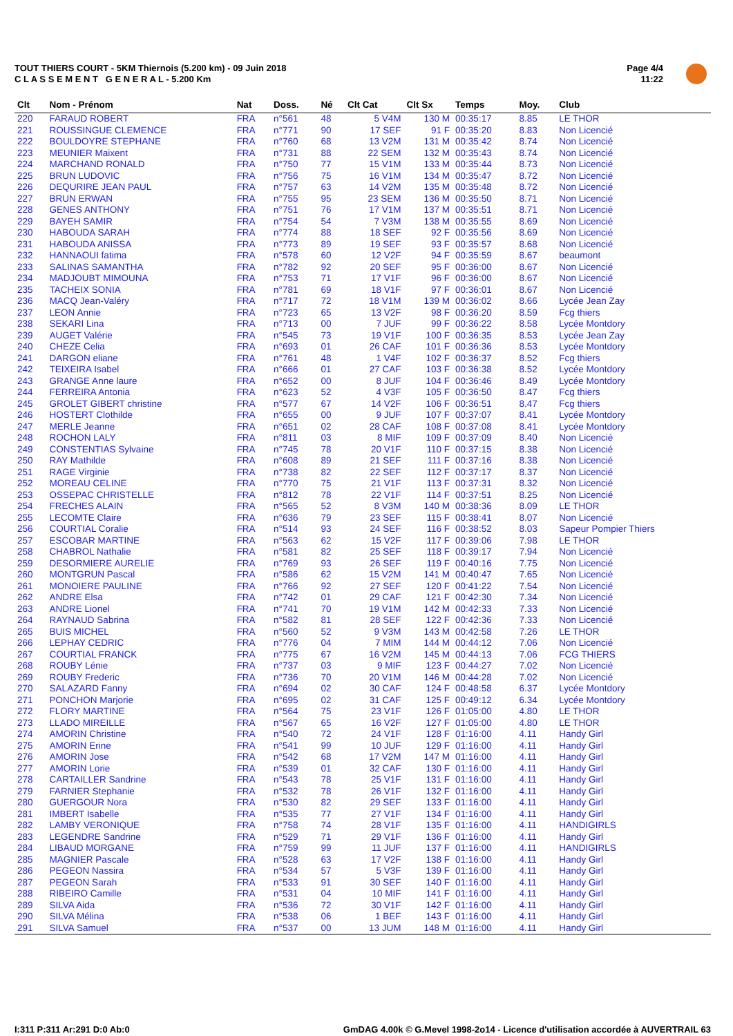TOUT THIERS COURT - 5KM Thiernois (5.200 km) - 09 Juin 2018
C L A S S E M E N T G E N E R A L - 5.200 Km
Page 4/4
11:22
| Clt | Nom - Prénom | Nat | Doss. | Né | Clt Cat | Clt Sx | Temps | Moy. | Club |
| --- | --- | --- | --- | --- | --- | --- | --- | --- | --- |
| 220 | FARAUD ROBERT | FRA | n°561 | 48 | 5 V4M | 130 M | 00:35:17 | 8.85 | LE THOR |
| 221 | ROUSSINGUE CLEMENCE | FRA | n°771 | 90 | 17 SEF | 91 F | 00:35:20 | 8.83 | Non Licencié |
| 222 | BOULDOYRE STEPHANE | FRA | n°760 | 68 | 13 V2M | 131 M | 00:35:42 | 8.74 | Non Licencié |
| 223 | MEUNIER Maixent | FRA | n°731 | 88 | 22 SEM | 132 M | 00:35:43 | 8.74 | Non Licencié |
| 224 | MARCHAND RONALD | FRA | n°750 | 77 | 15 V1M | 133 M | 00:35:44 | 8.73 | Non Licencié |
| 225 | BRUN LUDOVIC | FRA | n°756 | 75 | 16 V1M | 134 M | 00:35:47 | 8.72 | Non Licencié |
| 226 | DEQURIRE JEAN PAUL | FRA | n°757 | 63 | 14 V2M | 135 M | 00:35:48 | 8.72 | Non Licencié |
| 227 | BRUN ERWAN | FRA | n°755 | 95 | 23 SEM | 136 M | 00:35:50 | 8.71 | Non Licencié |
| 228 | GENES ANTHONY | FRA | n°751 | 76 | 17 V1M | 137 M | 00:35:51 | 8.71 | Non Licencié |
| 229 | BAYEH SAMIR | FRA | n°754 | 54 | 7 V3M | 138 M | 00:35:55 | 8.69 | Non Licencié |
| 230 | HABOUDA SARAH | FRA | n°774 | 88 | 18 SEF | 92 F | 00:35:56 | 8.69 | Non Licencié |
| 231 | HABOUDA ANISSA | FRA | n°773 | 89 | 19 SEF | 93 F | 00:35:57 | 8.68 | Non Licencié |
| 232 | HANNAOUI fatima | FRA | n°578 | 60 | 12 V2F | 94 F | 00:35:59 | 8.67 | beaumont |
| 233 | SALINAS SAMANTHA | FRA | n°782 | 92 | 20 SEF | 95 F | 00:36:00 | 8.67 | Non Licencié |
| 234 | MADJOUBT MIMOUNA | FRA | n°753 | 71 | 17 V1F | 96 F | 00:36:00 | 8.67 | Non Licencié |
| 235 | TACHEIX SONIA | FRA | n°781 | 69 | 18 V1F | 97 F | 00:36:01 | 8.67 | Non Licencié |
| 236 | MACQ Jean-Valéry | FRA | n°717 | 72 | 18 V1M | 139 M | 00:36:02 | 8.66 | Lycée Jean Zay |
| 237 | LEON Annie | FRA | n°723 | 65 | 13 V2F | 98 F | 00:36:20 | 8.59 | Fcg thiers |
| 238 | SEKARI Lina | FRA | n°713 | 00 | 7 JUF | 99 F | 00:36:22 | 8.58 | Lycée Montdory |
| 239 | AUGET Valérie | FRA | n°545 | 73 | 19 V1F | 100 F | 00:36:35 | 8.53 | Lycée Jean Zay |
| 240 | CHEZE Celia | FRA | n°693 | 01 | 26 CAF | 101 F | 00:36:36 | 8.53 | Lycée Montdory |
| 241 | DARGON eliane | FRA | n°761 | 48 | 1 V4F | 102 F | 00:36:37 | 8.52 | Fcg thiers |
| 242 | TEIXEIRA Isabel | FRA | n°666 | 01 | 27 CAF | 103 F | 00:36:38 | 8.52 | Lycée Montdory |
| 243 | GRANGE Anne laure | FRA | n°652 | 00 | 8 JUF | 104 F | 00:36:46 | 8.49 | Lycée Montdory |
| 244 | FERREIRA Antonia | FRA | n°623 | 52 | 4 V3F | 105 F | 00:36:50 | 8.47 | Fcg thiers |
| 245 | GROLET GIBERT christine | FRA | n°577 | 67 | 14 V2F | 106 F | 00:36:51 | 8.47 | Fcg thiers |
| 246 | HOSTERT Clothilde | FRA | n°655 | 00 | 9 JUF | 107 F | 00:37:07 | 8.41 | Lycée Montdory |
| 247 | MERLE Jeanne | FRA | n°651 | 02 | 28 CAF | 108 F | 00:37:08 | 8.41 | Lycée Montdory |
| 248 | ROCHON LALY | FRA | n°811 | 03 | 8 MIF | 109 F | 00:37:09 | 8.40 | Non Licencié |
| 249 | CONSTENTIAS Sylvaine | FRA | n°745 | 78 | 20 V1F | 110 F | 00:37:15 | 8.38 | Non Licencié |
| 250 | RAY Mathilde | FRA | n°608 | 89 | 21 SEF | 111 F | 00:37:16 | 8.38 | Non Licencié |
| 251 | RAGE Virginie | FRA | n°738 | 82 | 22 SEF | 112 F | 00:37:17 | 8.37 | Non Licencié |
| 252 | MOREAU CELINE | FRA | n°770 | 75 | 21 V1F | 113 F | 00:37:31 | 8.32 | Non Licencié |
| 253 | OSSEPAC CHRISTELLE | FRA | n°812 | 78 | 22 V1F | 114 F | 00:37:51 | 8.25 | Non Licencié |
| 254 | FRECHES ALAIN | FRA | n°565 | 52 | 8 V3M | 140 M | 00:38:36 | 8.09 | LE THOR |
| 255 | LECOMTE Claire | FRA | n°636 | 79 | 23 SEF | 115 F | 00:38:41 | 8.07 | Non Licencié |
| 256 | COURTIAL Coralie | FRA | n°514 | 93 | 24 SEF | 116 F | 00:38:52 | 8.03 | Sapeur Pompier Thiers |
| 257 | ESCOBAR MARTINE | FRA | n°563 | 62 | 15 V2F | 117 F | 00:39:06 | 7.98 | LE THOR |
| 258 | CHABROL Nathalie | FRA | n°581 | 82 | 25 SEF | 118 F | 00:39:17 | 7.94 | Non Licencié |
| 259 | DESORMIERE AURELIE | FRA | n°769 | 93 | 26 SEF | 119 F | 00:40:16 | 7.75 | Non Licencié |
| 260 | MONTGRUN Pascal | FRA | n°586 | 62 | 15 V2M | 141 M | 00:40:47 | 7.65 | Non Licencié |
| 261 | MONOIERE PAULINE | FRA | n°766 | 92 | 27 SEF | 120 F | 00:41:22 | 7.54 | Non Licencié |
| 262 | ANDRE Elsa | FRA | n°742 | 01 | 29 CAF | 121 F | 00:42:30 | 7.34 | Non Licencié |
| 263 | ANDRE Lionel | FRA | n°741 | 70 | 19 V1M | 142 M | 00:42:33 | 7.33 | Non Licencié |
| 264 | RAYNAUD Sabrina | FRA | n°582 | 81 | 28 SEF | 122 F | 00:42:36 | 7.33 | Non Licencié |
| 265 | BUIS MICHEL | FRA | n°560 | 52 | 9 V3M | 143 M | 00:42:58 | 7.26 | LE THOR |
| 266 | LEPHAY CEDRIC | FRA | n°776 | 04 | 7 MIM | 144 M | 00:44:12 | 7.06 | Non Licencié |
| 267 | COURTIAL FRANCK | FRA | n°775 | 67 | 16 V2M | 145 M | 00:44:13 | 7.06 | FCG THIERS |
| 268 | ROUBY Lénie | FRA | n°737 | 03 | 9 MIF | 123 F | 00:44:27 | 7.02 | Non Licencié |
| 269 | ROUBY Frederic | FRA | n°736 | 70 | 20 V1M | 146 M | 00:44:28 | 7.02 | Non Licencié |
| 270 | SALAZARD Fanny | FRA | n°694 | 02 | 30 CAF | 124 F | 00:48:58 | 6.37 | Lycée Montdory |
| 271 | PONCHON Marjorie | FRA | n°695 | 02 | 31 CAF | 125 F | 00:49:12 | 6.34 | Lycée Montdory |
| 272 | FLORY MARTINE | FRA | n°564 | 75 | 23 V1F | 126 F | 01:05:00 | 4.80 | LE THOR |
| 273 | LLADO MIREILLE | FRA | n°567 | 65 | 16 V2F | 127 F | 01:05:00 | 4.80 | LE THOR |
| 274 | AMORIN Christine | FRA | n°540 | 72 | 24 V1F | 128 F | 01:16:00 | 4.11 | Handy Girl |
| 275 | AMORIN Erine | FRA | n°541 | 99 | 10 JUF | 129 F | 01:16:00 | 4.11 | Handy Girl |
| 276 | AMORIN Jose | FRA | n°542 | 68 | 17 V2M | 147 M | 01:16:00 | 4.11 | Handy Girl |
| 277 | AMORIN Lorie | FRA | n°539 | 01 | 32 CAF | 130 F | 01:16:00 | 4.11 | Handy Girl |
| 278 | CARTAILLER Sandrine | FRA | n°543 | 78 | 25 V1F | 131 F | 01:16:00 | 4.11 | Handy Girl |
| 279 | FARNIER Stephanie | FRA | n°532 | 78 | 26 V1F | 132 F | 01:16:00 | 4.11 | Handy Girl |
| 280 | GUERGOUR Nora | FRA | n°530 | 82 | 29 SEF | 133 F | 01:16:00 | 4.11 | Handy Girl |
| 281 | IMBERT Isabelle | FRA | n°535 | 77 | 27 V1F | 134 F | 01:16:00 | 4.11 | Handy Girl |
| 282 | LAMBY VERONIQUE | FRA | n°758 | 74 | 28 V1F | 135 F | 01:16:00 | 4.11 | HANDIGIRLS |
| 283 | LEGENDRE Sandrine | FRA | n°529 | 71 | 29 V1F | 136 F | 01:16:00 | 4.11 | Handy Girl |
| 284 | LIBAUD MORGANE | FRA | n°759 | 99 | 11 JUF | 137 F | 01:16:00 | 4.11 | HANDIGIRLS |
| 285 | MAGNIER Pascale | FRA | n°528 | 63 | 17 V2F | 138 F | 01:16:00 | 4.11 | Handy Girl |
| 286 | PEGEON Nassira | FRA | n°534 | 57 | 5 V3F | 139 F | 01:16:00 | 4.11 | Handy Girl |
| 287 | PEGEON Sarah | FRA | n°533 | 91 | 30 SEF | 140 F | 01:16:00 | 4.11 | Handy Girl |
| 288 | RIBEIRO Camille | FRA | n°531 | 04 | 10 MIF | 141 F | 01:16:00 | 4.11 | Handy Girl |
| 289 | SILVA Aida | FRA | n°536 | 72 | 30 V1F | 142 F | 01:16:00 | 4.11 | Handy Girl |
| 290 | SILVA Mélina | FRA | n°538 | 06 | 1 BEF | 143 F | 01:16:00 | 4.11 | Handy Girl |
| 291 | SILVA Samuel | FRA | n°537 | 00 | 13 JUM | 148 M | 01:16:00 | 4.11 | Handy Girl |
I:311 P:311 Ar:291 D:0 Ab:0
GmDAG 4.00k © G.Mevel 1998-2o14 - Licence d'utilisation accordée à AUVERTRAIL 63